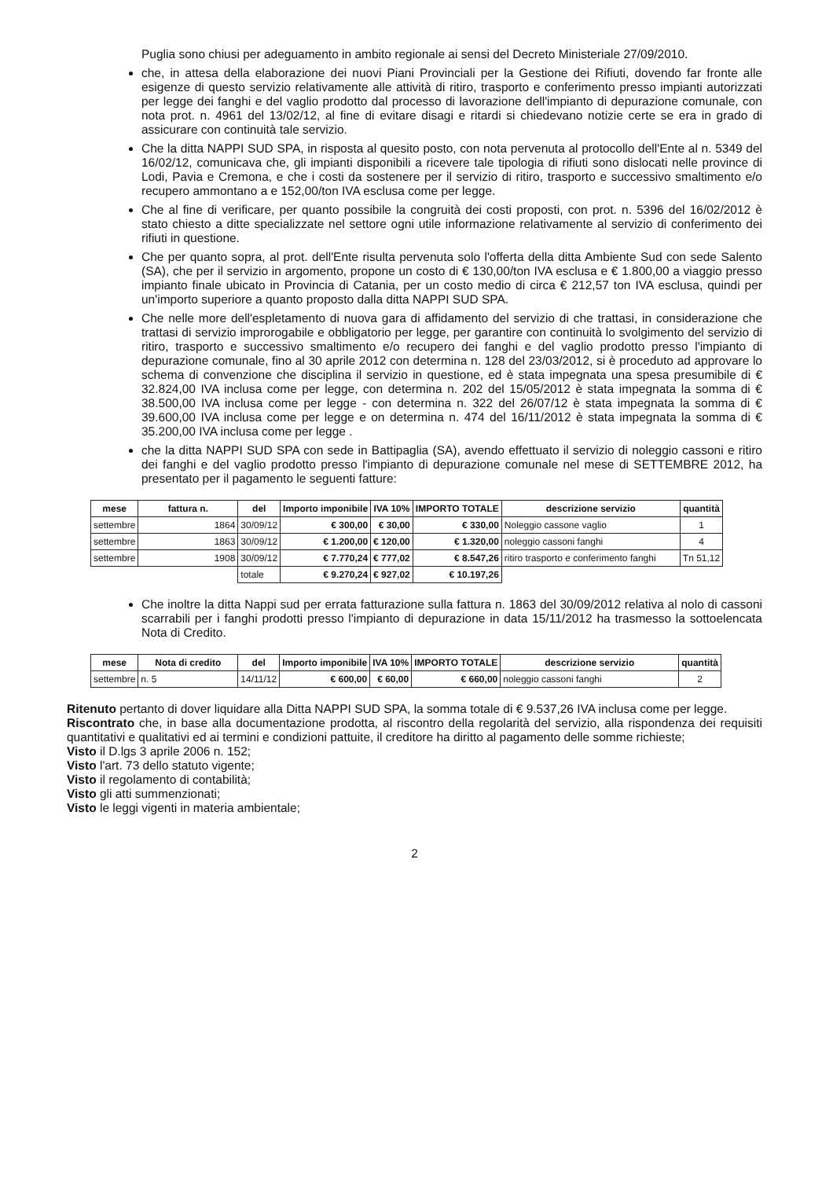Puglia sono chiusi per adeguamento in ambito regionale ai sensi del Decreto Ministeriale 27/09/2010.
che, in attesa della elaborazione dei nuovi Piani Provinciali per la Gestione dei Rifiuti, dovendo far fronte alle esigenze di questo servizio relativamente alle attività di ritiro, trasporto e conferimento presso impianti autorizzati per legge dei fanghi e del vaglio prodotto dal processo di lavorazione dell'impianto di depurazione comunale, con nota prot. n. 4961 del 13/02/12, al fine di evitare disagi e ritardi si chiedevano notizie certe se era in grado di assicurare con continuità tale servizio.
Che la ditta NAPPI SUD SPA, in risposta al quesito posto, con nota pervenuta al protocollo dell'Ente al n. 5349 del 16/02/12, comunicava che, gli impianti disponibili a ricevere tale tipologia di rifiuti sono dislocati nelle province di Lodi, Pavia e Cremona, e che i costi da sostenere per il servizio di ritiro, trasporto e successivo smaltimento e/o recupero ammontano a e 152,00/ton IVA esclusa come per legge.
Che al fine di verificare, per quanto possibile la congruità dei costi proposti, con prot. n. 5396 del 16/02/2012 è stato chiesto a ditte specializzate nel settore ogni utile informazione relativamente al servizio di conferimento dei rifiuti in questione.
Che per quanto sopra, al prot. dell'Ente risulta pervenuta solo l'offerta della ditta Ambiente Sud con sede Salento (SA), che per il servizio in argomento, propone un costo di € 130,00/ton IVA esclusa e € 1.800,00 a viaggio presso impianto finale ubicato in Provincia di Catania, per un costo medio di circa € 212,57 ton IVA esclusa, quindi per un'importo superiore a quanto proposto dalla ditta NAPPI SUD SPA.
Che nelle more dell'espletamento di nuova gara di affidamento del servizio di che trattasi, in considerazione che trattasi di servizio improrogabile e obbligatorio per legge, per garantire con continuità lo svolgimento del servizio di ritiro, trasporto e successivo smaltimento e/o recupero dei fanghi e del vaglio prodotto presso l'impianto di depurazione comunale, fino al 30 aprile 2012 con determina n. 128 del 23/03/2012, si è proceduto ad approvare lo schema di convenzione che disciplina il servizio in questione, ed è stata impegnata una spesa presumibile di € 32.824,00 IVA inclusa come per legge, con determina n. 202 del 15/05/2012 è stata impegnata la somma di € 38.500,00 IVA inclusa come per legge - con determina n. 322 del 26/07/12 è stata impegnata la somma di € 39.600,00 IVA inclusa come per legge e on determina n. 474 del 16/11/2012 è stata impegnata la somma di € 35.200,00 IVA inclusa come per legge .
che la ditta NAPPI SUD SPA con sede in Battipaglia (SA), avendo effettuato il servizio di noleggio cassoni e ritiro dei fanghi e del vaglio prodotto presso l'impianto di depurazione comunale nel mese di SETTEMBRE 2012, ha presentato per il pagamento le seguenti fatture:
| mese | fattura n. | del | Importo imponibile | IVA 10% | IMPORTO TOTALE | descrizione servizio | quantità |
| --- | --- | --- | --- | --- | --- | --- | --- |
| settembre | 1864 | 30/09/12 | € 300,00 | € 30,00 | € 330,00 | Noleggio cassone vaglio | 1 |
| settembre | 1863 | 30/09/12 | € 1.200,00 | € 120,00 | € 1.320,00 | noleggio cassoni fanghi | 4 |
| settembre | 1908 | 30/09/12 | € 7.770,24 | € 777,02 | € 8.547,26 | ritiro trasporto e conferimento fanghi | Tn 51,12 |
| | | totale | € 9.270,24 | € 927,02 | € 10.197,26 | | |
Che inoltre la ditta Nappi sud per errata fatturazione sulla fattura n. 1863 del 30/09/2012 relativa al nolo di cassoni scarrabili per i fanghi prodotti presso l'impianto di depurazione in data 15/11/2012 ha trasmesso la sottoelencata Nota di Credito.
| mese | Nota di credito | del | Importo imponibile | IVA 10% | IMPORTO TOTALE | descrizione servizio | quantità |
| --- | --- | --- | --- | --- | --- | --- | --- |
| settembre | n. 5 | 14/11/12 | € 600,00 | € 60,00 | € 660,00 | noleggio cassoni fanghi | 2 |
Ritenuto pertanto di dover liquidare alla Ditta NAPPI SUD SPA, la somma totale di € 9.537,26 IVA inclusa come per legge.
Riscontrato che, in base alla documentazione prodotta, al riscontro della regolarità del servizio, alla rispondenza dei requisiti quantitativi e qualitativi ed ai termini e condizioni pattuite, il creditore ha diritto al pagamento delle somme richieste;
Visto il D.lgs 3 aprile 2006 n. 152;
Visto l'art. 73 dello statuto vigente;
Visto il regolamento di contabilità;
Visto gli atti summenzionati;
Visto le leggi vigenti in materia ambientale;
2